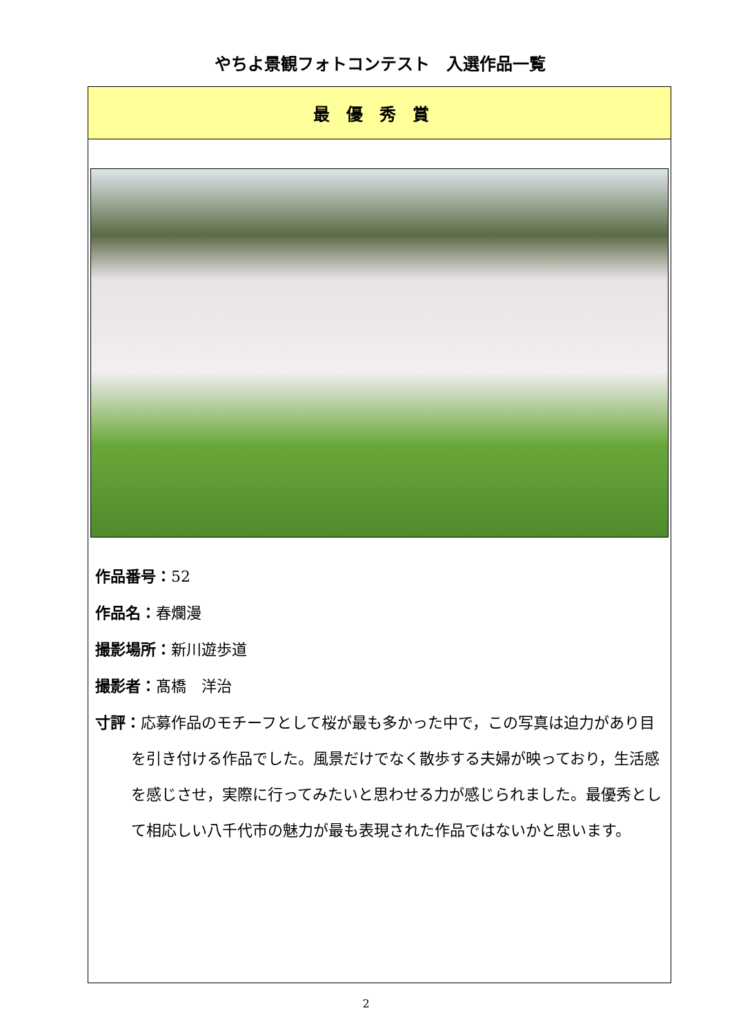やちよ景観フォトコンテスト　入選作品一覧
| 最優秀賞 |
| 作品番号： 52 作品名： 春爛漫 撮影場所： 新川遊歩道 撮影者： 髙橋 洋治 寸評： 応募作品のモチーフとして桜が最も多かった中で，この写真は迫力があり目を引き付ける作品でした。風景だけでなく散歩する夫婦が映っており，生活感を感じさせ，実際に行ってみたいと思わせる力が感じられました。最優秀として相応しい八千代市の魅力が最も表現された作品ではないかと思います。 |
2